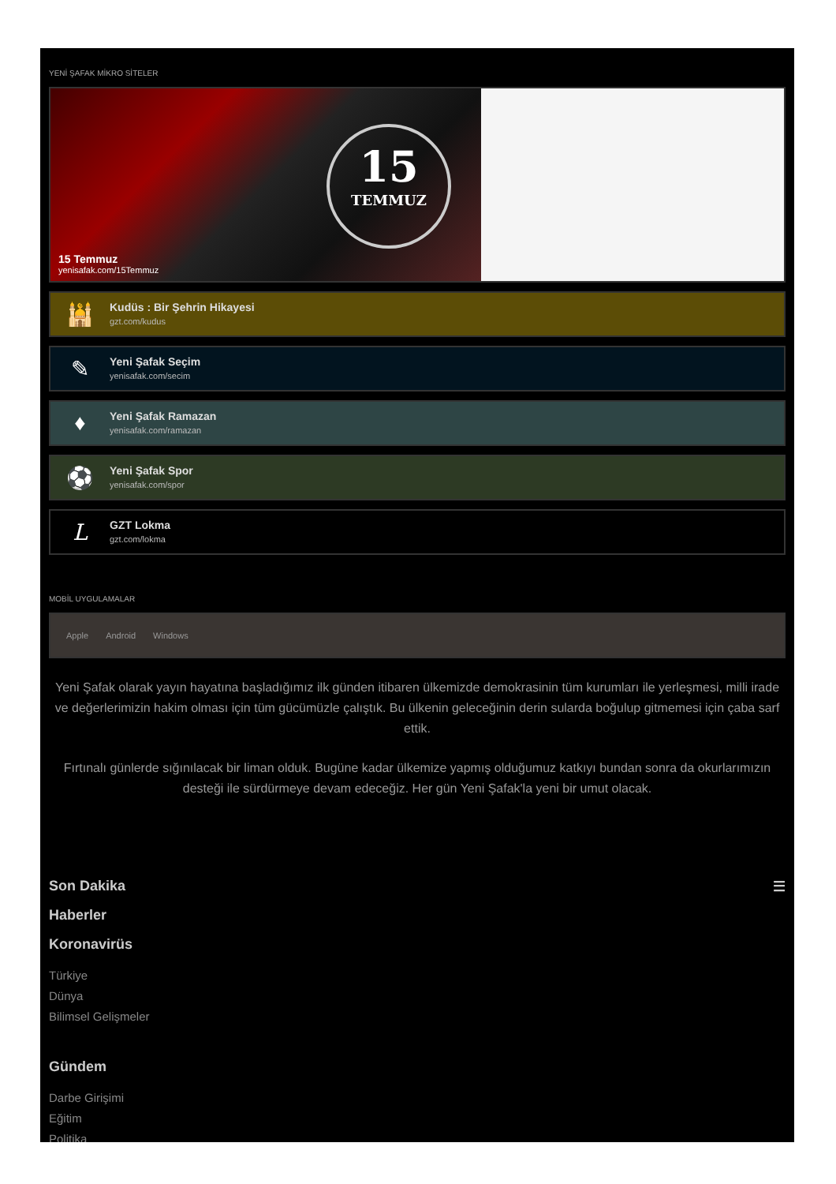YENİ ŞAFAK MİKRO SİTELER
15
TEMMUZ
15 Temmuz
yenisafak.com/15Temmuz
🕌
Kudüs : Bir Şehrin Hikayesi
gzt.com/kudus
✎
Yeni Şafak Seçim
yenisafak.com/secim
♦
Yeni Şafak Ramazan
yenisafak.com/ramazan
⚽
Yeni Şafak Spor
yenisafak.com/spor
L
GZT Lokma
gzt.com/lokma
MOBİL UYGULAMALAR
Apple Android Windows
Yeni Şafak olarak yayın hayatına başladığımız ilk günden itibaren ülkemizde demokrasinin tüm kurumları ile yerleşmesi, milli irade ve değerlerimizin hakim olması için tüm gücümüzle çalıştık. Bu ülkenin geleceğinin derin sularda boğulup gitmemesi için çaba sarf ettik.
Fırtınalı günlerde sığınılacak bir liman olduk. Bugüne kadar ülkemize yapmış olduğumuz katkıyı bundan sonra da okurlarımızın desteği ile sürdürmeye devam edeceğiz. Her gün Yeni Şafak'la yeni bir umut olacak.
Son Dakika ☰
Haberler
Koronavirüs
Türkiye
Dünya
Bilimsel Gelişmeler
Gündem
Darbe Girişimi
Eğitim
Politika